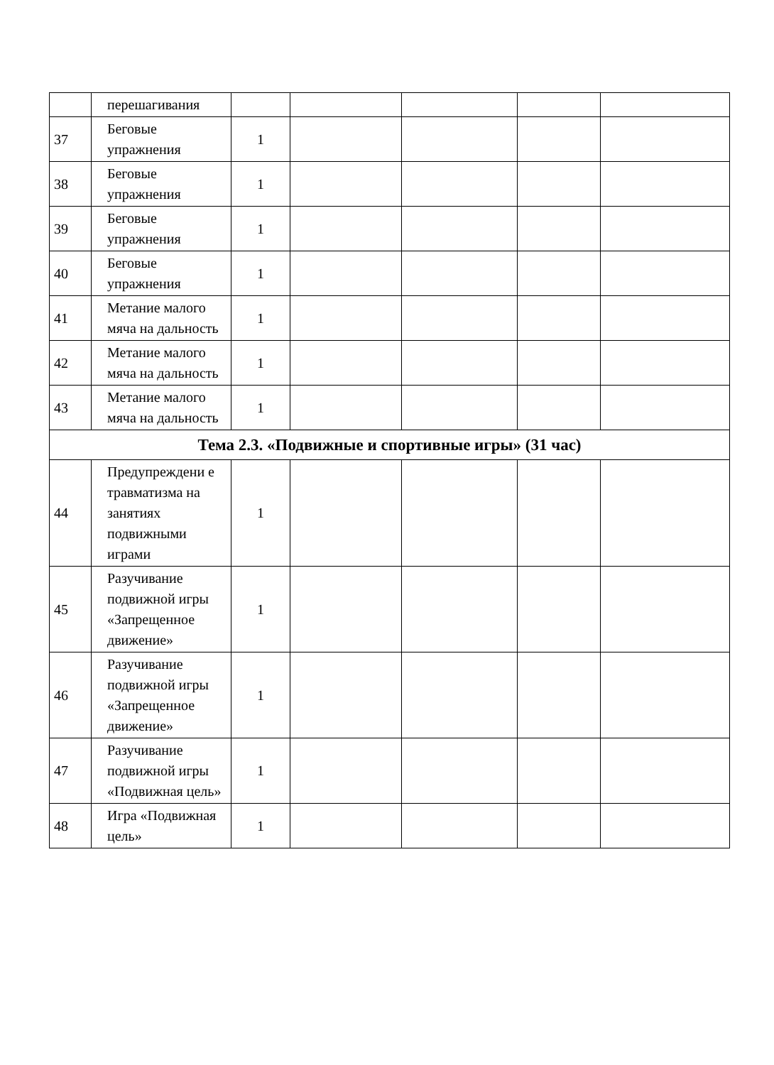| | перешагивания | | | | | |
| 37 | Беговые упражнения | 1 | | | | |
| 38 | Беговые упражнения | 1 | | | | |
| 39 | Беговые упражнения | 1 | | | | |
| 40 | Беговые упражнения | 1 | | | | |
| 41 | Метание малого мяча на дальность | 1 | | | | |
| 42 | Метание малого мяча на дальность | 1 | | | | |
| 43 | Метание малого мяча на дальность | 1 | | | | |
| Тема 2.3. «Подвижные и спортивные игры» (31 час) | | | | | | |
| 44 | Предупреждени е травматизма на занятиях подвижными играми | 1 | | | | |
| 45 | Разучивание подвижной игры «Запрещенное движение» | 1 | | | | |
| 46 | Разучивание подвижной игры «Запрещенное движение» | 1 | | | | |
| 47 | Разучивание подвижной игры «Подвижная цель» | 1 | | | | |
| 48 | Игра «Подвижная цель» | 1 | | | | |